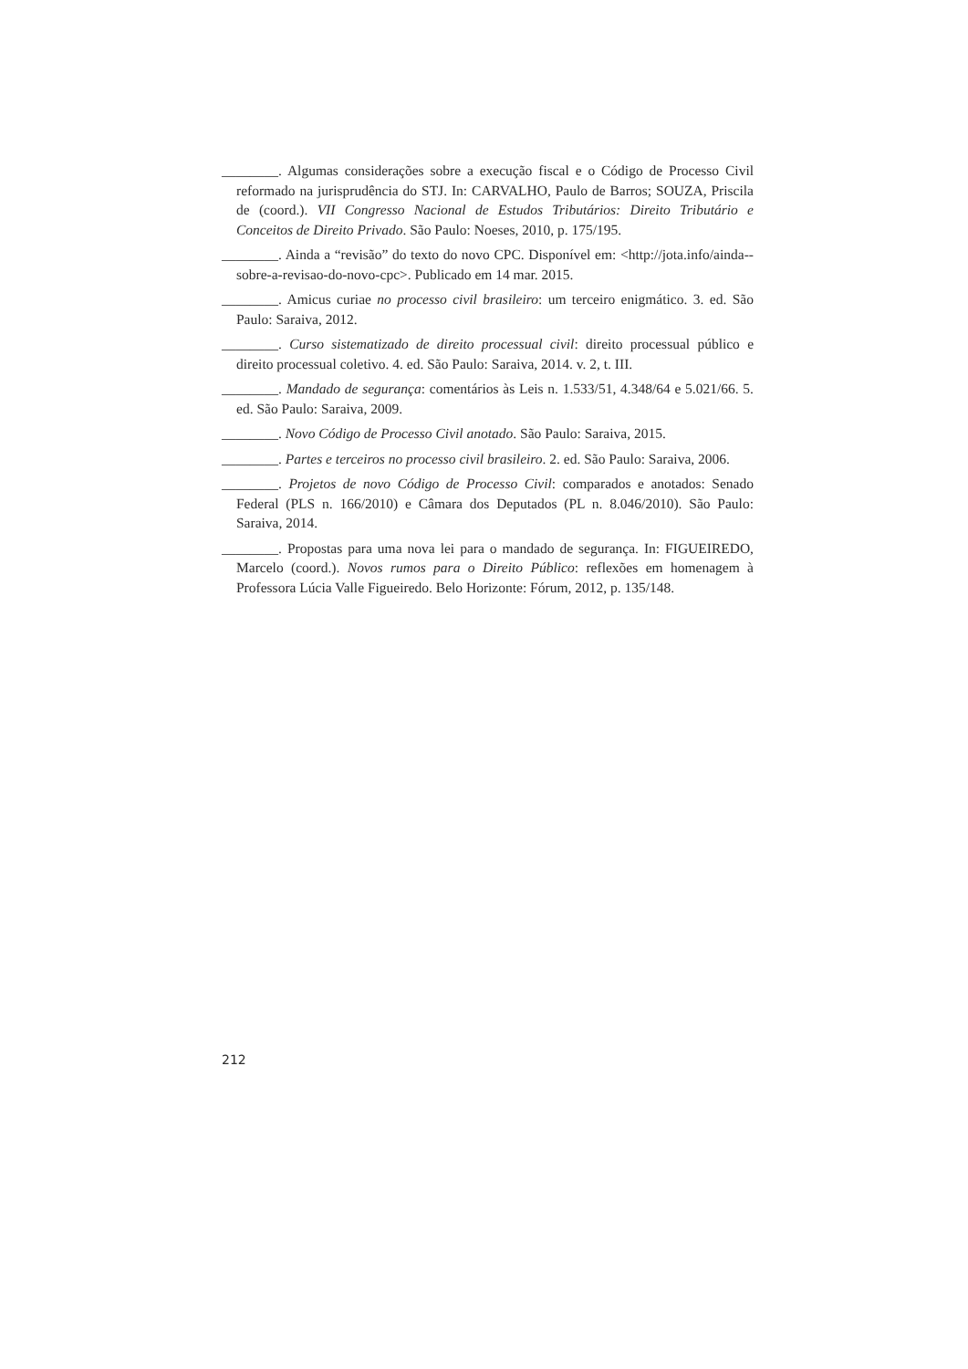________. Algumas considerações sobre a execução fiscal e o Código de Processo Civil reformado na jurisprudência do STJ. In: CARVALHO, Paulo de Barros; SOUZA, Priscila de (coord.). VII Congresso Nacional de Estudos Tributários: Direito Tributário e Conceitos de Direito Privado. São Paulo: Noeses, 2010, p. 175/195.
________. Ainda a “revisão” do texto do novo CPC. Disponível em: <http://jota.info/ainda--sobre-a-revisao-do-novo-cpc>. Publicado em 14 mar. 2015.
________. Amicus curiae no processo civil brasileiro: um terceiro enigmático. 3. ed. São Paulo: Saraiva, 2012.
________. Curso sistematizado de direito processual civil: direito processual público e direito processual coletivo. 4. ed. São Paulo: Saraiva, 2014. v. 2, t. III.
________. Mandado de segurança: comentários às Leis n. 1.533/51, 4.348/64 e 5.021/66. 5. ed. São Paulo: Saraiva, 2009.
________. Novo Código de Processo Civil anotado. São Paulo: Saraiva, 2015.
________. Partes e terceiros no processo civil brasileiro. 2. ed. São Paulo: Saraiva, 2006.
________. Projetos de novo Código de Processo Civil: comparados e anotados: Senado Federal (PLS n. 166/2010) e Câmara dos Deputados (PL n. 8.046/2010). São Paulo: Saraiva, 2014.
________. Propostas para uma nova lei para o mandado de segurança. In: FIGUEIREDO, Marcelo (coord.). Novos rumos para o Direito Público: reflexões em homenagem à Professora Lúcia Valle Figueiredo. Belo Horizonte: Fórum, 2012, p. 135/148.
212